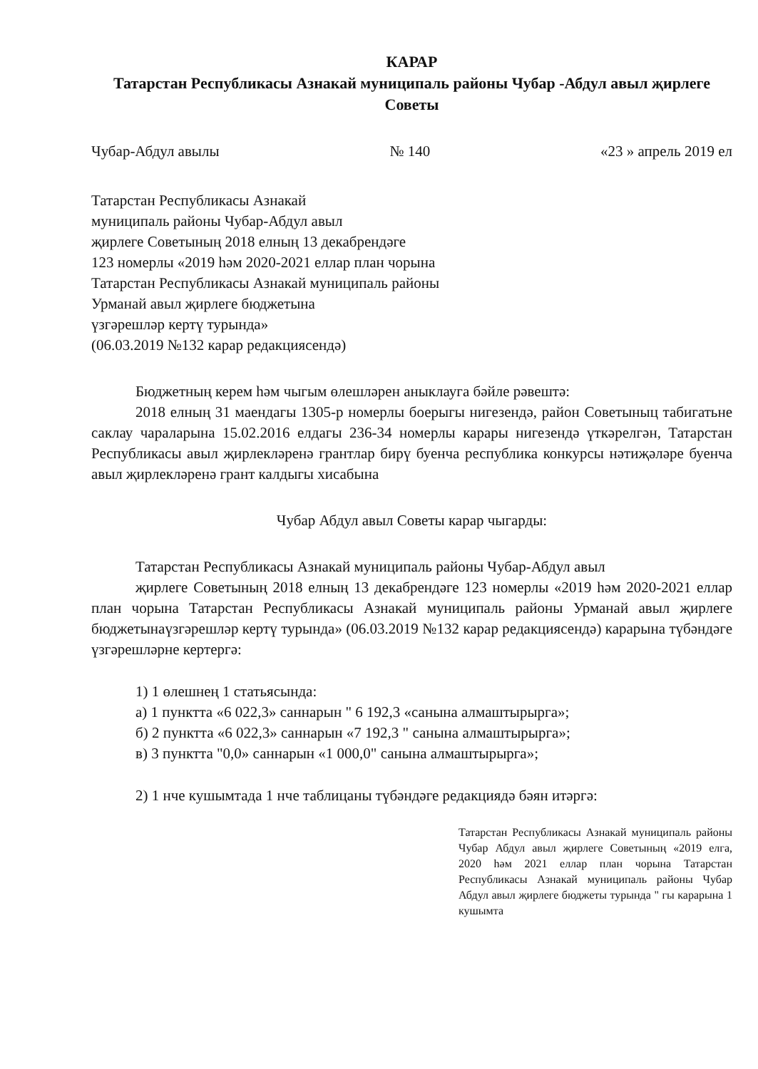КАРАР
Татарстан Республикасы Азнакай муниципаль районы Чубар -Абдул авыл җирлеге Советы
Чубар-Абдул авылы № 140 «23 » апрель 2019 ел
Татарстан Республикасы Азнакай
муниципаль районы Чубар-Абдул авыл
җирлеге Советының 2018 елның 13 декабрендәге
123 номерлы «2019 һәм 2020-2021 еллар план чорына
Татарстан Республикасы Азнакай муниципаль районы
Урманай авыл җирлеге бюджетына
үзгәрешләр кертү турында»
(06.03.2019 №132 карар редакциясендә)
Бюджетның керем һәм чыгым өлешләрен аныклауга бәйле рәвештә:
2018 елның 31 маендагы 1305-р номерлы боерыгы нигезендә, район Советыныц табигатьне саклау чараларына 15.02.2016 елдагы 236-34 номерлы карары нигезендә үткәрелгән, Татарстан Республикасы авыл җирлекләренә грантлар бирү буенча республика конкурсы нәтиҗәләре буенча авыл җирлекләренә грант калдыгы хисабына
Чубар Абдул авыл Советы карар чыгарды:
Татарстан Республикасы Азнакай муниципаль районы Чубар-Абдул авыл
җирлеге Советының 2018 елның 13 декабрендәге 123 номерлы «2019 һәм 2020-2021 еллар план чорына Татарстан Республикасы Азнакай муниципаль районы Урманай авыл җирлеге бюджетынаүзгәрешләр кертү турында» (06.03.2019 №132 карар редакциясендә) карарына түбәндәге үзгәрешләрне кертергә:
1) 1 өлешнең 1 статьясында:
а) 1 пунктта «6 022,3» саннарын " 6 192,3 «санына алмаштырырга»;
б) 2 пунктта «6 022,3» саннарын «7 192,3 " санына алмаштырырга»;
в) 3 пунктта "0,0» саннарын «1 000,0" санына алмаштырырга»;
2) 1 нче кушымтада 1 нче таблицаны түбәндәге редакциядә бәян итәргә:
Татарстан Республикасы Азнакай муниципаль районы Чубар Абдул авыл җирлеге Советының «2019 елга, 2020 һәм 2021 еллар план чорына Татарстан Республикасы Азнакай муниципаль районы Чубар Абдул авыл җирлеге бюджеты турында " гы карарына 1 кушымта